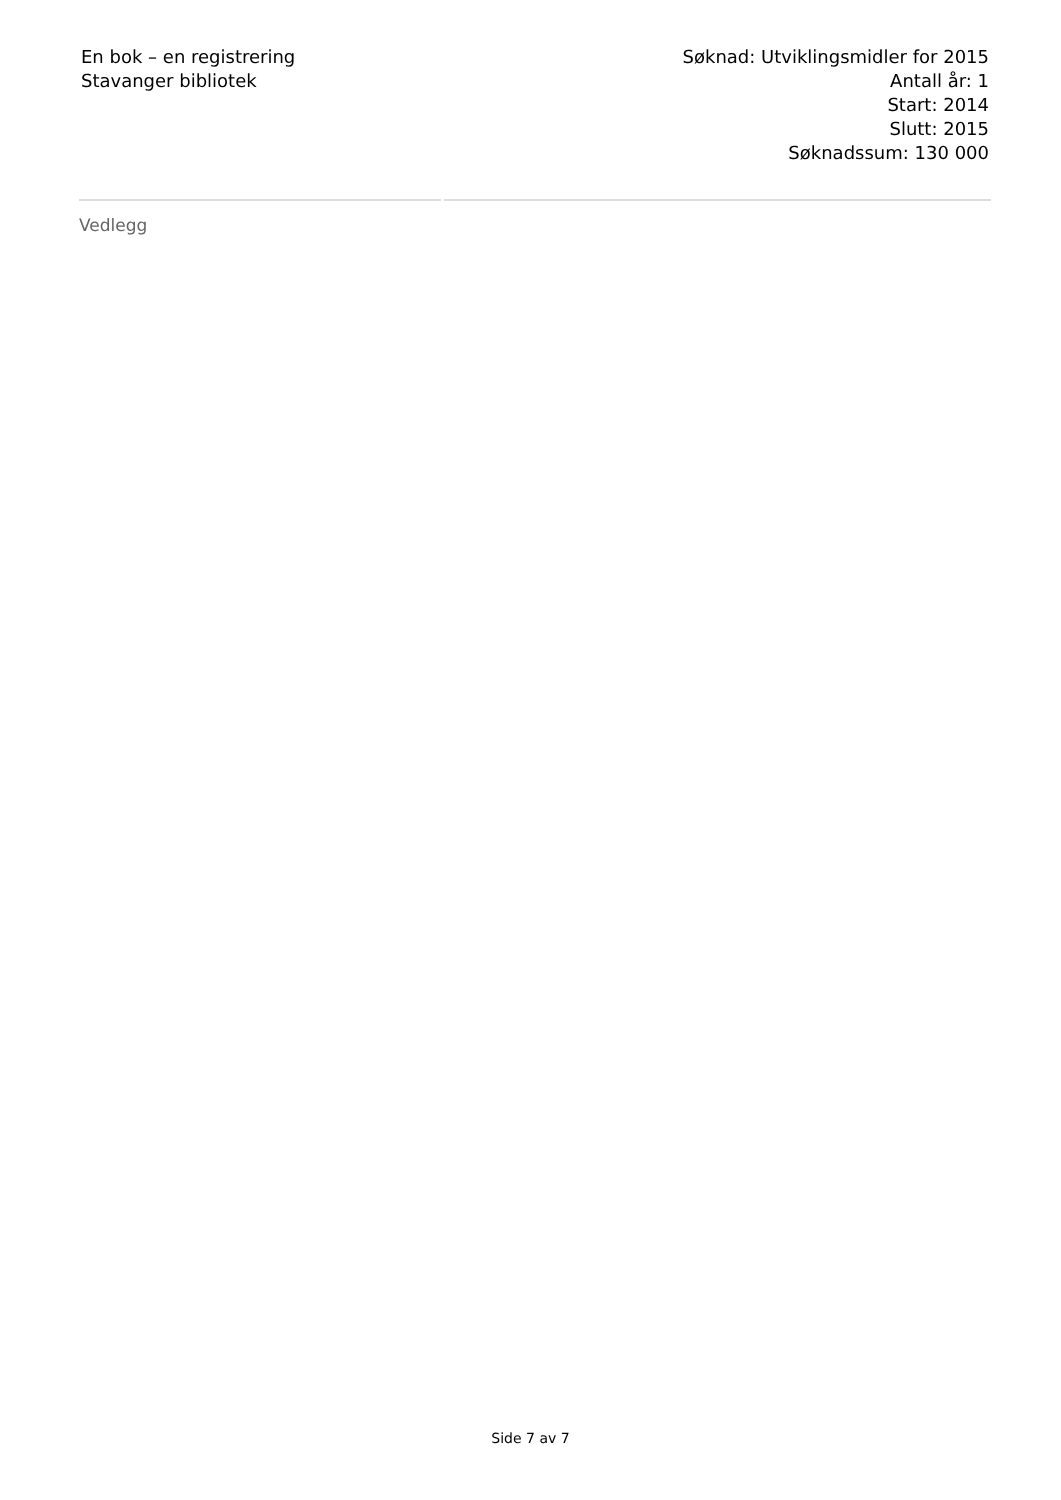En bok – en registrering
Stavanger bibliotek
Søknad: Utviklingsmidler for 2015
Antall år: 1
Start: 2014
Slutt: 2015
Søknadssum: 130 000
Vedlegg
Side 7 av 7